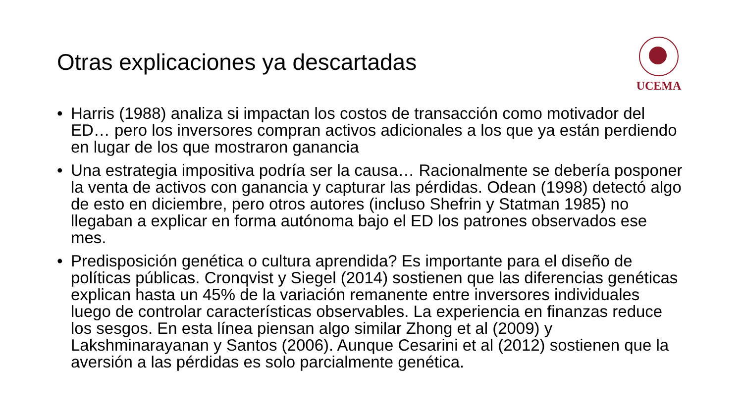Otras explicaciones ya descartadas
UCEMA
• Harris (1988) analiza si impactan los costos de transacción como motivador del ED… pero los inversores compran activos adicionales a los que ya están perdiendo en lugar de los que mostraron ganancia
• Una estrategia impositiva podría ser la causa… Racionalmente se debería posponer la venta de activos con ganancia y capturar las pérdidas. Odean (1998) detectó algo de esto en diciembre, pero otros autores (incluso Shefrin y Statman 1985) no llegaban a explicar en forma autónoma bajo el ED los patrones observados ese mes.
• Predisposición genética o cultura aprendida? Es importante para el diseño de políticas públicas. Cronqvist y Siegel (2014) sostienen que las diferencias genéticas explican hasta un 45% de la variación remanente entre inversores individuales luego de controlar características observables. La experiencia en finanzas reduce los sesgos. En esta línea piensan algo similar Zhong et al (2009) y Lakshminarayanan y Santos (2006). Aunque Cesarini et al (2012) sostienen que la aversión a las pérdidas es solo parcialmente genética.